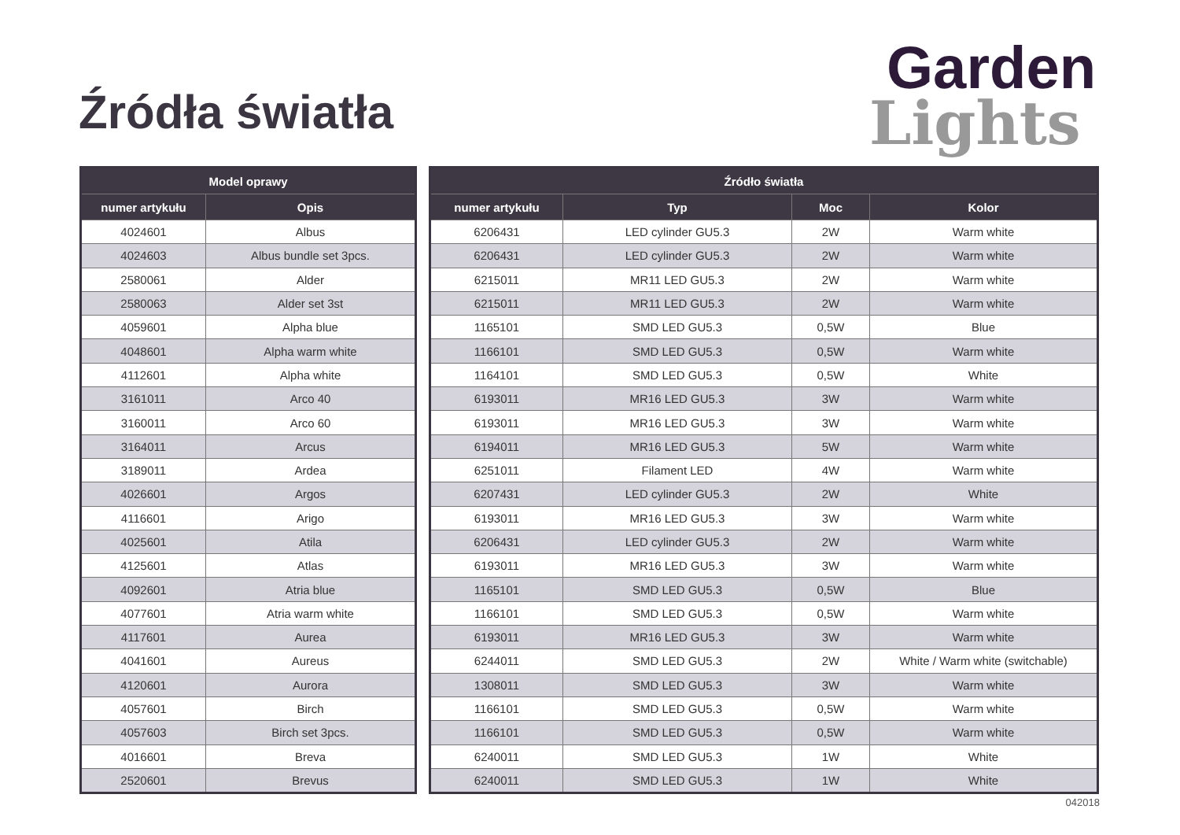Źródła światła
Garden
Lights
| Model oprawy | |
| --- | --- |
| numer artykułu | Opis |
| 4024601 | Albus |
| 4024603 | Albus bundle set 3pcs. |
| 2580061 | Alder |
| 2580063 | Alder set 3st |
| 4059601 | Alpha blue |
| 4048601 | Alpha warm white |
| 4112601 | Alpha white |
| 3161011 | Arco 40 |
| 3160011 | Arco 60 |
| 3164011 | Arcus |
| 3189011 | Ardea |
| 4026601 | Argos |
| 4116601 | Arigo |
| 4025601 | Atila |
| 4125601 | Atlas |
| 4092601 | Atria blue |
| 4077601 | Atria warm white |
| 4117601 | Aurea |
| 4041601 | Aureus |
| 4120601 | Aurora |
| 4057601 | Birch |
| 4057603 | Birch set 3pcs. |
| 4016601 | Breva |
| 2520601 | Brevus |
| Źródło światła | | | |
| --- | --- | --- | --- |
| numer artykułu | Typ | Moc | Kolor |
| 6206431 | LED cylinder GU5.3 | 2W | Warm white |
| 6206431 | LED cylinder GU5.3 | 2W | Warm white |
| 6215011 | MR11 LED GU5.3 | 2W | Warm white |
| 6215011 | MR11 LED GU5.3 | 2W | Warm white |
| 1165101 | SMD LED GU5.3 | 0,5W | Blue |
| 1166101 | SMD LED GU5.3 | 0,5W | Warm white |
| 1164101 | SMD LED GU5.3 | 0,5W | White |
| 6193011 | MR16 LED GU5.3 | 3W | Warm white |
| 6193011 | MR16 LED GU5.3 | 3W | Warm white |
| 6194011 | MR16 LED GU5.3 | 5W | Warm white |
| 6251011 | Filament LED | 4W | Warm white |
| 6207431 | LED cylinder GU5.3 | 2W | White |
| 6193011 | MR16 LED GU5.3 | 3W | Warm white |
| 6206431 | LED cylinder GU5.3 | 2W | Warm white |
| 6193011 | MR16 LED GU5.3 | 3W | Warm white |
| 1165101 | SMD LED GU5.3 | 0,5W | Blue |
| 1166101 | SMD LED GU5.3 | 0,5W | Warm white |
| 6193011 | MR16 LED GU5.3 | 3W | Warm white |
| 6244011 | SMD LED GU5.3 | 2W | White / Warm white (switchable) |
| 1308011 | SMD LED GU5.3 | 3W | Warm white |
| 1166101 | SMD LED GU5.3 | 0,5W | Warm white |
| 1166101 | SMD LED GU5.3 | 0,5W | Warm white |
| 6240011 | SMD LED GU5.3 | 1W | White |
| 6240011 | SMD LED GU5.3 | 1W | White |
042018